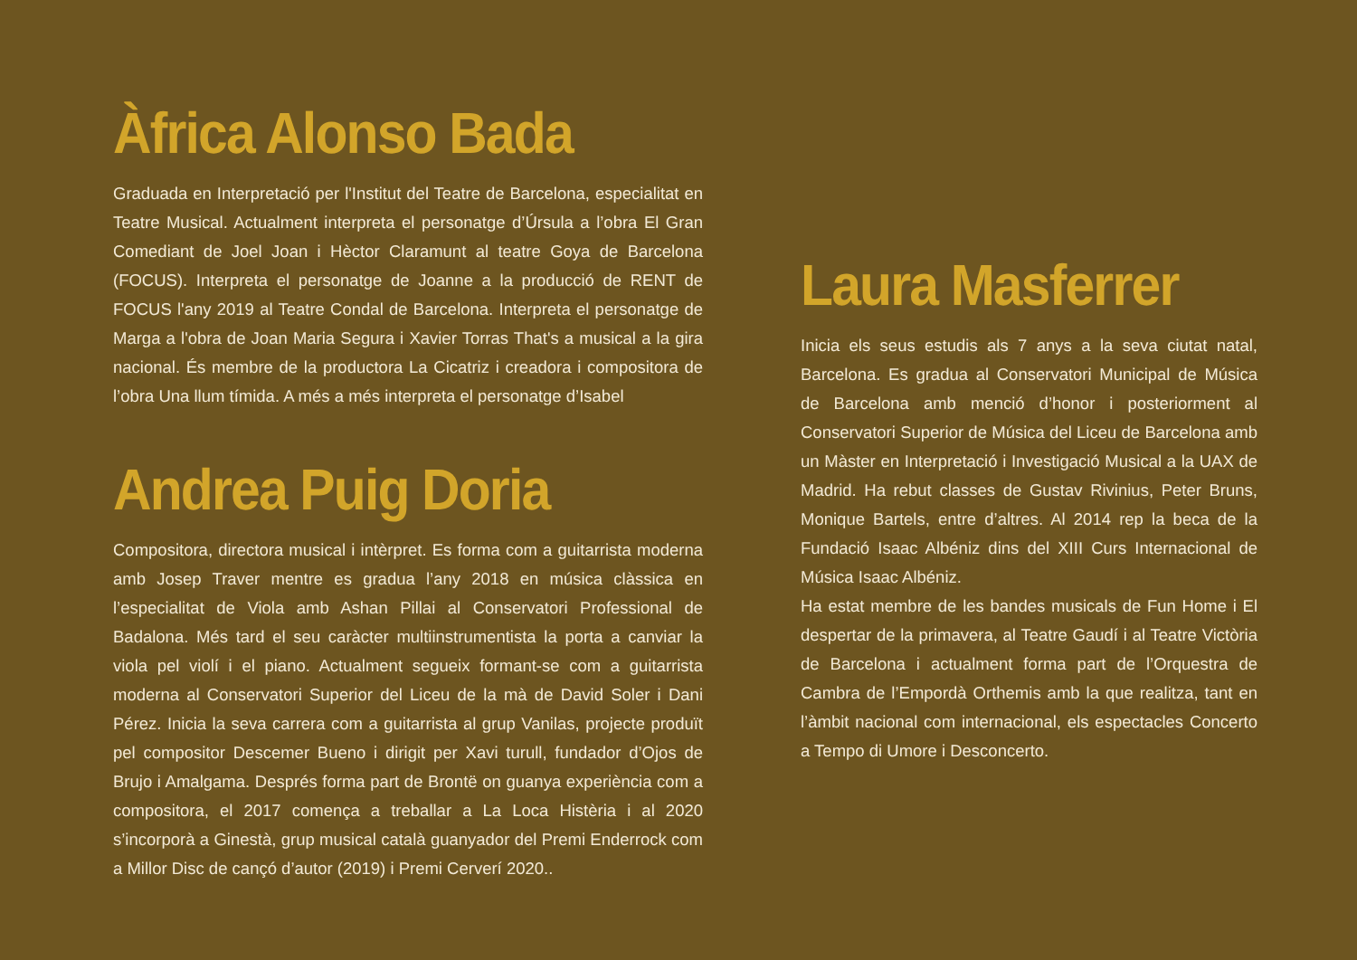Àfrica Alonso Bada
Graduada en Interpretació per l'Institut del Teatre de Barcelona, especialitat en Teatre Musical. Actualment interpreta el personatge d’Úrsula a l’obra El Gran Comediant de Joel Joan i Hèctor Claramunt al teatre Goya de Barcelona (FOCUS). Interpreta el personatge de Joanne a la producció de RENT de FOCUS l'any 2019 al Teatre Condal de Barcelona. Interpreta el personatge de Marga a l'obra de Joan Maria Segura i Xavier Torras That's a musical a la gira nacional. És membre de la productora La Cicatriz i creadora i compositora de l’obra Una llum tímida. A més a més interpreta el personatge d’Isabel
Andrea Puig Doria
Compositora, directora musical i intèrpret. Es forma com a guitarrista moderna amb Josep Traver mentre es gradua l’any 2018 en música clàssica en l’especialitat de Viola amb Ashan Pillai al Conservatori Professional de Badalona. Més tard el seu caràcter multiinstrumentista la porta a canviar la viola pel violí i el piano. Actualment segueix formant-se com a guitarrista moderna al Conservatori Superior del Liceu de la mà de David Soler i Dani Pérez. Inicia la seva carrera com a guitarrista al grup Vanilas, projecte produït pel compositor Descemer Bueno i dirigit per Xavi turull, fundador d’Ojos de Brujo i Amalgama. Després forma part de Brontë on guanya experiència com a compositora, el 2017 comença a treballar a La Loca Histèria i al 2020 s’incorporà a Ginestà, grup musical català guanyador del Premi Enderrock com a Millor Disc de cançó d’autor (2019) i Premi Cerverí 2020..
Laura Masferrer
Inicia els seus estudis als 7 anys a la seva ciutat natal, Barcelona. Es gradua al Conservatori Municipal de Música de Barcelona amb menció d’honor i posteriorment al Conservatori Superior de Música del Liceu de Barcelona amb un Màster en Interpretació i Investigació Musical a la UAX de Madrid. Ha rebut classes de Gustav Rivinius, Peter Bruns, Monique Bartels, entre d’altres. Al 2014 rep la beca de la Fundació Isaac Albéniz dins del XIII Curs Internacional de Música Isaac Albéniz.
Ha estat membre de les bandes musicals de Fun Home i El despertar de la primavera, al Teatre Gaudí i al Teatre Victòria de Barcelona i actualment forma part de l’Orquestra de Cambra de l’Empordà Orthemis amb la que realitza, tant en l’àmbit nacional com internacional, els espectacles Concerto a Tempo di Umore i Desconcerto.